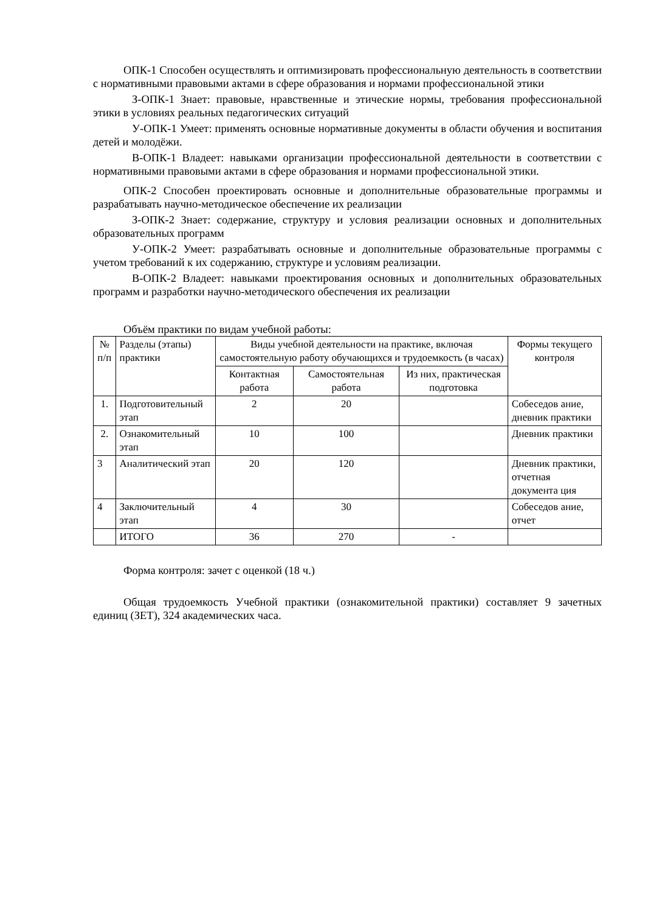ОПК-1 Способен осуществлять и оптимизировать профессиональную деятельность в соответствии с нормативными правовыми актами в сфере образования и нормами профессиональной этики
З-ОПК-1 Знает: правовые, нравственные и этические нормы, требования профессиональной этики в условиях реальных педагогических ситуаций
У-ОПК-1 Умеет: применять основные нормативные документы в области обучения и воспитания детей и молодёжи.
В-ОПК-1 Владеет: навыками организации профессиональной деятельности в соответствии с нормативными правовыми актами в сфере образования и нормами профессиональной этики.
ОПК-2 Способен проектировать основные и дополнительные образовательные программы и разрабатывать научно-методическое обеспечение их реализации
З-ОПК-2 Знает: содержание, структуру и условия реализации основных и дополнительных образовательных программ
У-ОПК-2 Умеет: разрабатывать основные и дополнительные образовательные программы с учетом требований к их содержанию, структуре и условиям реализации.
В-ОПК-2 Владеет: навыками проектирования основных и дополнительных образовательных программ и разработки научно-методического обеспечения их реализации
Объём практики по видам учебной работы:
| № п/п | Разделы (этапы) практики | Виды учебной деятельности на практике, включая самостоятельную работу обучающихся и трудоемкость (в часах) | | | Формы текущего контроля |
| --- | --- | --- | --- | --- | --- |
| | | Контактная работа | Самостоятельная работа | Из них, практическая подготовка | |
| 1. | Подготовительный этап | 2 | 20 | | Собеседов ание, дневник практики |
| 2. | Ознакомительный этап | 10 | 100 | | Дневник практики |
| 3 | Аналитический этап | 20 | 120 | | Дневник практики, отчетная документа ция |
| 4 | Заключительный этап | 4 | 30 | | Собеседов ание, отчет |
| | ИТОГО | 36 | 270 | - | |
Форма контроля: зачет с оценкой (18 ч.)
Общая трудоемкость Учебной практики (ознакомительной практики) составляет 9 зачетных единиц (ЗЕТ), 324 академических часа.